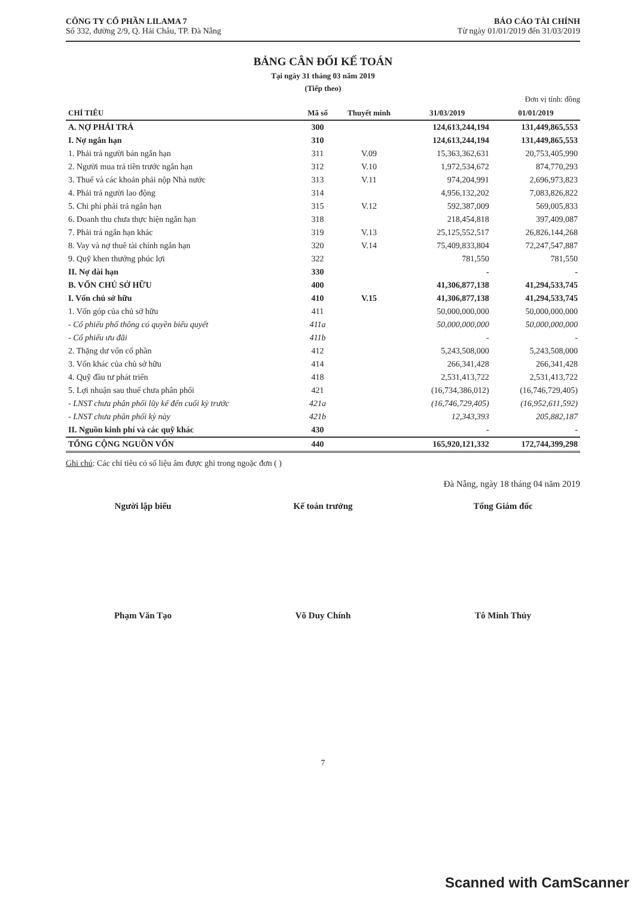CÔNG TY CỔ PHẦN LILAMA 7
Số 332, đường 2/9, Q. Hải Châu, TP. Đà Nẵng
BÁO CÁO TÀI CHÍNH
Từ ngày 01/01/2019 đến 31/03/2019
BẢNG CÂN ĐỐI KẾ TOÁN
Tại ngày 31 tháng 03 năm 2019
(Tiếp theo)
Đơn vị tính: đồng
| CHỈ TIÊU | Mã số | Thuyết minh | 31/03/2019 | 01/01/2019 |
| --- | --- | --- | --- | --- |
| A. NỢ PHẢI TRẢ | 300 | | 124,613,244,194 | 131,449,865,553 |
| I. Nợ ngắn hạn | 310 | | 124,613,244,194 | 131,449,865,553 |
| 1. Phải trả người bán ngắn hạn | 311 | V.09 | 15,363,362,631 | 20,753,405,990 |
| 2. Người mua trả tiền trước ngắn hạn | 312 | V.10 | 1,972,534,672 | 874,770,293 |
| 3. Thuế và các khoản phải nộp Nhà nước | 313 | V.11 | 974,204,991 | 2,696,973,823 |
| 4. Phải trả người lao động | 314 | | 4,956,132,202 | 7,083,826,822 |
| 5. Chi phí phải trả ngắn hạn | 315 | V.12 | 592,387,009 | 569,005,833 |
| 6. Doanh thu chưa thực hiện ngắn hạn | 318 | | 218,454,818 | 397,409,087 |
| 7. Phải trả ngắn hạn khác | 319 | V.13 | 25,125,552,517 | 26,826,144,268 |
| 8. Vay và nợ thuê tài chính ngắn hạn | 320 | V.14 | 75,409,833,804 | 72,247,547,887 |
| 9. Quỹ khen thưởng phúc lợi | 322 | | 781,550 | 781,550 |
| II. Nợ dài hạn | 330 | | - | - |
| B. VỐN CHỦ SỞ HỮU | 400 | | 41,306,877,138 | 41,294,533,745 |
| I. Vốn chủ sở hữu | 410 | V.15 | 41,306,877,138 | 41,294,533,745 |
| 1. Vốn góp của chủ sở hữu | 411 | | 50,000,000,000 | 50,000,000,000 |
| - Cổ phiếu phổ thông có quyền biểu quyết | 411a | | 50,000,000,000 | 50,000,000,000 |
| - Cổ phiếu ưu đãi | 411b | | - | - |
| 2. Thặng dư vốn cổ phần | 412 | | 5,243,508,000 | 5,243,508,000 |
| 3. Vốn khác của chủ sở hữu | 414 | | 266,341,428 | 266,341,428 |
| 4. Quỹ đầu tư phát triển | 418 | | 2,531,413,722 | 2,531,413,722 |
| 5. Lợi nhuận sau thuế chưa phân phối | 421 | | (16,734,386,012) | (16,746,729,405) |
| - LNST chưa phân phối lũy kế đến cuối kỳ trước | 421a | | (16,746,729,405) | (16,952,611,592) |
| - LNST chưa phân phối kỳ này | 421b | | 12,343,393 | 205,882,187 |
| II. Nguồn kinh phí và các quỹ khác | 430 | | - | - |
| TỔNG CỘNG NGUỒN VỐN | 440 | | 165,920,121,332 | 172,744,399,298 |
Ghi chú: Các chỉ tiêu có số liệu âm được ghi trong ngoặc đơn ( )
Đà Nẵng, ngày 18 tháng 04 năm 2019
Người lập biểu
Phạm Văn Tạo
Kế toán trưởng
Võ Duy Chính
Tổng Giám đốc
Tô Minh Thủy
7
Scanned with CamScanner